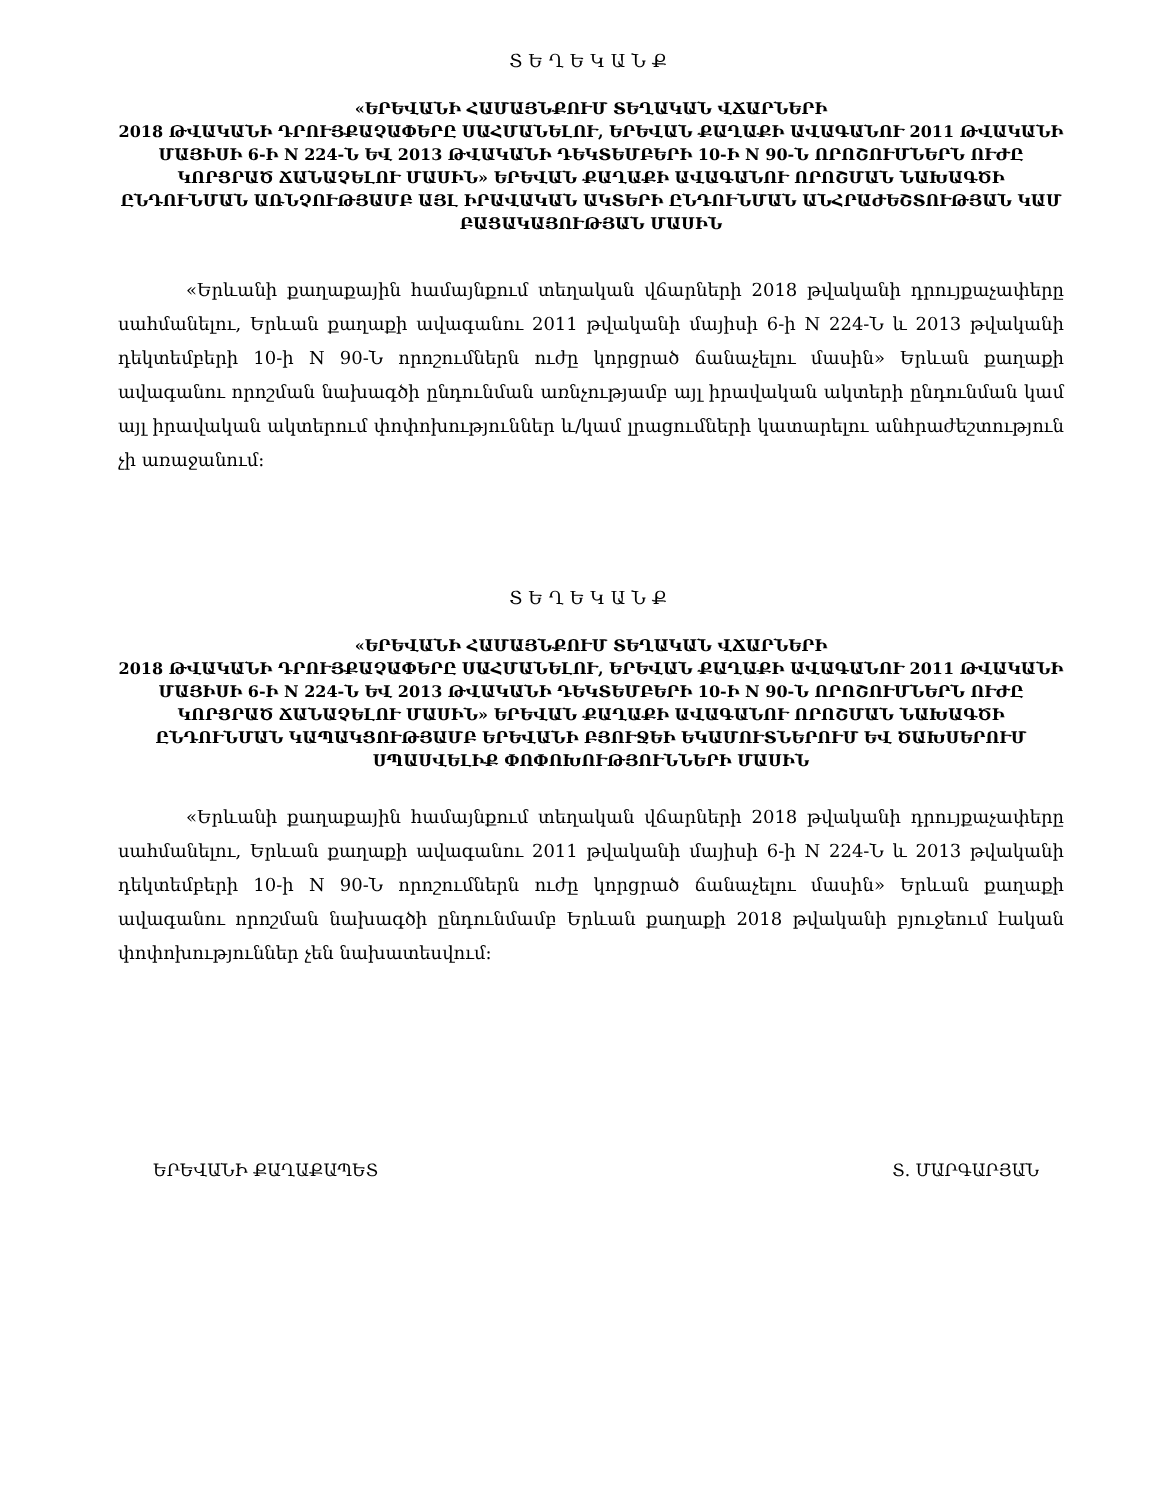ՏԵՂԵԿԱՆՔ
«ԵՐԵՎԱՆԻ ՀԱՄԱՅՆՔՈՒՄ ՏԵՂԱԿԱՆ ՎՃԱՐՆԵՐԻ
2018 ԹՎԱԿԱՆԻ ԴՐՈՒՅՔԱՉԱՓԵՐԸ ՍԱՀՄԱՆԵԼՈՒ, ԵՐԵՎԱՆ ՔԱՂԱՔԻ ԱՎԱԳԱՆՈՒ 2011 ԹՎԱԿԱՆԻ ՄԱՅԻՍԻ 6-Ի N 224-Ն ԵՎ 2013 ԹՎԱԿԱՆԻ ԴԵԿՏԵՄԲԵՐԻ 10-Ի N 90-Ն ՈՐՈՇՈՒՄՆԵՐՆ ՈՒԺԸ ԿՈՐՑՐԱԾ ՃԱՆԱՉԵԼՈՒ ՄԱՍԻՆ» ԵՐԵՎԱՆ ՔԱՂԱՔԻ ԱՎԱԳԱՆՈՒ ՈՐՈՇՄԱՆ ՆԱԽԱԳԾԻ ԸՆԴՈՒՆՄԱՆ ԱՌՆՉՈՒԹՅԱՄԲ ԱՅԼ ԻՐԱՎԱԿԱՆ ԱԿՏԵՐԻ ԸՆԴՈՒՆՄԱՆ ԱՆՀՐԱԺԵՇՏՈՒԹՅԱՆ ԿԱՄ ԲԱՑԱԿԱՅՈՒԹՅԱՆ ՄԱՍԻՆ
«Երևանի քաղաքային համայնքում տեղական վճարների 2018 թվականի դրույքաչափերը սահմանելու, Երևան քաղաքի ավագանու 2011 թվականի մայիսի 6-ի N 224-Ն և 2013 թվականի դեկտեմբերի 10-ի N 90-Ն որոշումներն ուժը կորցրած ճանաչելու մասին» Երևան քաղաքի ավագանու որոշման նախագծի ընդունման առնչությամբ այլ իրավական ակտերի ընդունման կամ այլ իրավական ակտերում փոփոխություններ և/կամ լրացումների կատարելու անհրաժեշտություն չի առաջանում։
ՏԵՂԵԿԱՆՔ
«ԵՐԵՎԱՆԻ ՀԱՄԱՅՆՔՈՒՄ ՏԵՂԱԿԱՆ ՎՃԱՐՆԵՐԻ
2018 ԹՎԱԿԱՆԻ ԴՐՈՒՅՔԱՉԱՓԵՐԸ ՍԱՀՄԱՆԵԼՈՒ, ԵՐԵՎԱՆ ՔԱՂԱՔԻ ԱՎԱԳԱՆՈՒ 2011 ԹՎԱԿԱՆԻ ՄԱՅԻՍԻ 6-Ի N 224-Ն ԵՎ 2013 ԹՎԱԿԱՆԻ ԴԵԿՏԵՄԲԵՐԻ 10-Ի N 90-Ն ՈՐՈՇՈՒՄՆԵՐՆ ՈՒԺԸ ԿՈՐՑՐԱԾ ՃԱՆԱՉԵԼՈՒ ՄԱՍԻՆ» ԵՐԵՎԱՆ ՔԱՂԱՔԻ ԱՎԱԳԱՆՈՒ ՈՐՈՇՄԱՆ ՆԱԽԱԳԾԻ ԸՆԴՈՒՆՄԱՆ ԿԱՊԱԿՑՈՒԹՅԱՄԲ ԵՐԵՎԱՆԻ ԲՅՈՒՋԵԻ ԵԿԱՄՈՒՏՆԵՐՈՒՄ ԵՎ ԾԱԽՍԵՐՈՒՄ ՍՊԱՍՎԵԼԻՔ ՓՈՓՈԽՈՒԹՅՈՒՆՆԵՐԻ ՄԱՍԻՆ
«Երևանի քաղաքային համայնքում տեղական վճարների 2018 թվականի դրույքաչափերը սահմանելու, Երևան քաղաքի ավագանու 2011 թվականի մայիսի 6-ի N 224-Ն և 2013 թվականի դեկտեմբերի 10-ի N 90-Ն որոշումներն ուժը կորցրած ճանաչելու մասին» Երևան քաղաքի ավագանու որոշման նախագծի ընդունմամբ Երևան քաղաքի 2018 թվականի բյուջեում էական փոփոխություններ չեն նախատեսվում։
ԵՐԵՎԱՆԻ ՔԱՂԱՔԱՊԵՏ Տ. ՄԱՐԳԱՐՅԱՆ